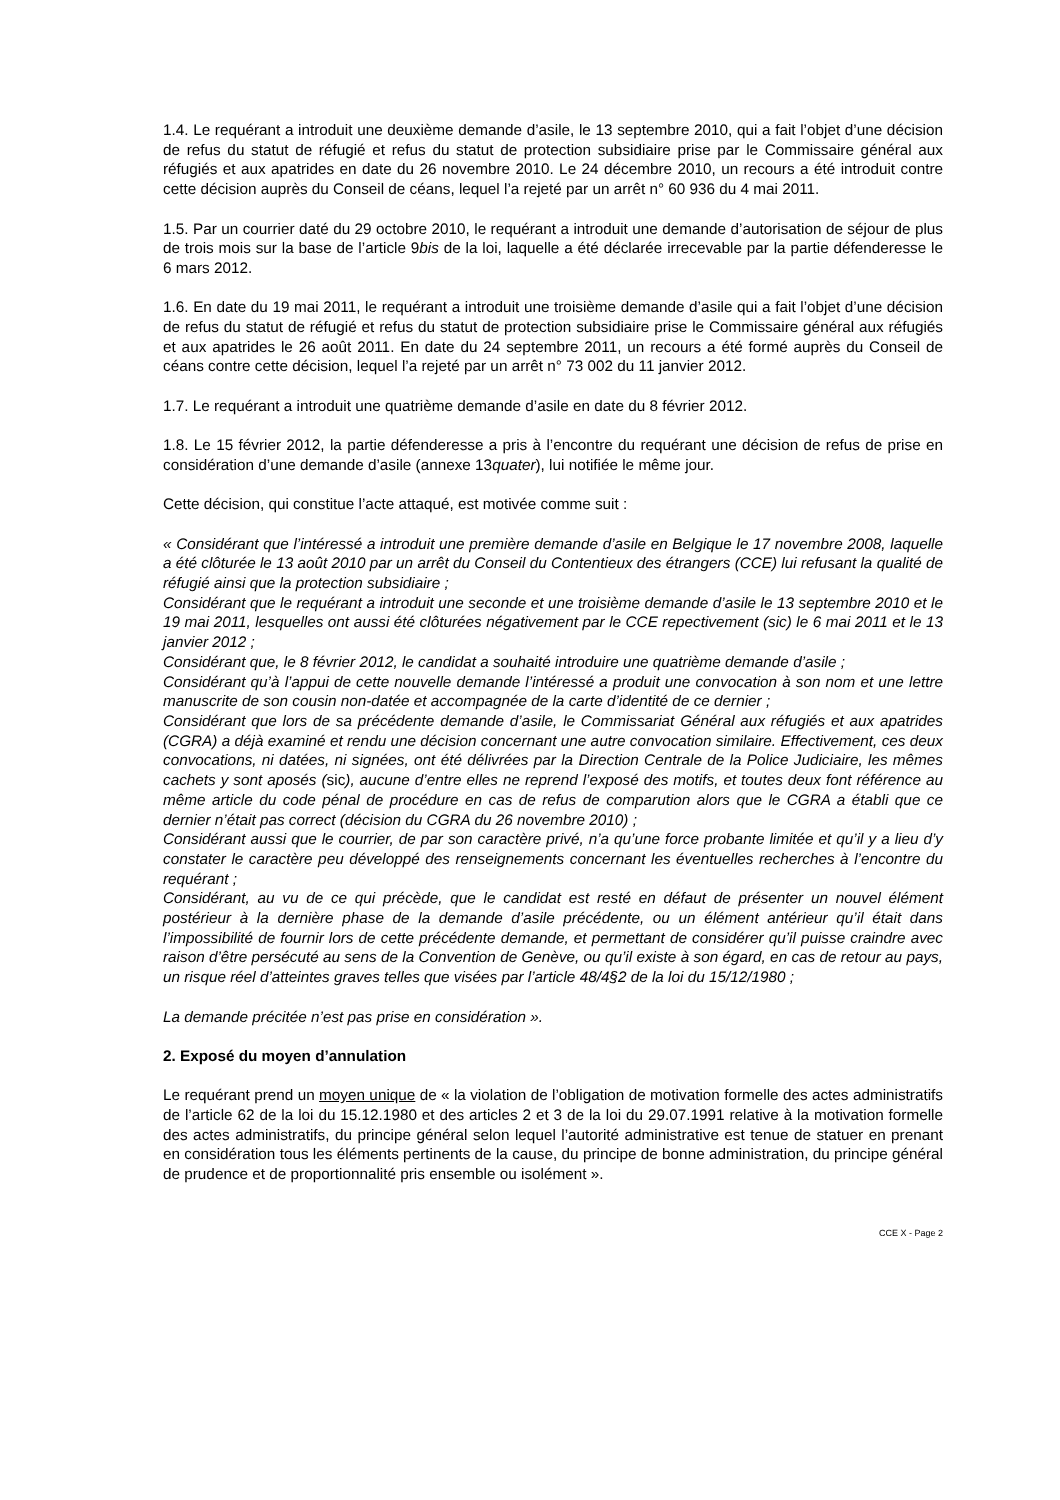1.4. Le requérant a introduit une deuxième demande d’asile, le 13 septembre 2010, qui a fait l’objet d’une décision de refus du statut de réfugié et refus du statut de protection subsidiaire prise par le Commissaire général aux réfugiés et aux apatrides en date du 26 novembre 2010. Le 24 décembre 2010, un recours a été introduit contre cette décision auprès du Conseil de céans, lequel l’a rejeté par un arrêt n° 60 936 du 4 mai 2011.
1.5. Par un courrier daté du 29 octobre 2010, le requérant a introduit une demande d’autorisation de séjour de plus de trois mois sur la base de l’article 9bis de la loi, laquelle a été déclarée irrecevable par la partie défenderesse le 6 mars 2012.
1.6. En date du 19 mai 2011, le requérant a introduit une troisième demande d’asile qui a fait l’objet d’une décision de refus du statut de réfugié et refus du statut de protection subsidiaire prise le Commissaire général aux réfugiés et aux apatrides le 26 août 2011. En date du 24 septembre 2011, un recours a été formé auprès du Conseil de céans contre cette décision, lequel l’a rejeté par un arrêt n° 73 002 du 11 janvier 2012.
1.7. Le requérant a introduit une quatrième demande d’asile en date du 8 février 2012.
1.8. Le 15 février 2012, la partie défenderesse a pris à l’encontre du requérant une décision de refus de prise en considération d’une demande d’asile (annexe 13quater), lui notifiée le même jour.
Cette décision, qui constitue l’acte attaqué, est motivée comme suit :
« Considérant que l’intéressé a introduit une première demande d’asile en Belgique le 17 novembre 2008, laquelle a été clôturée le 13 août 2010 par un arrêt du Conseil du Contentieux des étrangers (CCE) lui refusant la qualité de réfugié ainsi que la protection subsidiaire ;
Considérant que le requérant a introduit une seconde et une troisième demande d’asile le 13 septembre 2010 et le 19 mai 2011, lesquelles ont aussi été clôturées négativement par le CCE repectivement (sic) le 6 mai 2011 et le 13 janvier 2012 ;
Considérant que, le 8 février 2012, le candidat a souhaité introduire une quatrième demande d’asile ;
Considérant qu’à l’appui de cette nouvelle demande l’intéressé a produit une convocation à son nom et une lettre manuscrite de son cousin non-datée et accompagnée de la carte d’identité de ce dernier ;
Considérant que lors de sa précédente demande d’asile, le Commissariat Général aux réfugiés et aux apatrides (CGRA) a déjà examiné et rendu une décision concernant une autre convocation similaire. Effectivement, ces deux convocations, ni datées, ni signées, ont été délivrées par la Direction Centrale de la Police Judiciaire, les mêmes cachets y sont aposés (sic), aucune d’entre elles ne reprend l’exposé des motifs, et toutes deux font référence au même article du code pénal de procédure en cas de refus de comparution alors que le CGRA a établi que ce dernier n’était pas correct (décision du CGRA du 26 novembre 2010) ;
Considérant aussi que le courrier, de par son caractère privé, n’a qu’une force probante limitée et qu’il y a lieu d’y constater le caractère peu développé des renseignements concernant les éventuelles recherches à l’encontre du requérant ;
Considérant, au vu de ce qui précède, que le candidat est resté en défaut de présenter un nouvel élément postérieur à la dernière phase de la demande d’asile précédente, ou un élément antérieur qu’il était dans l’impossibilité de fournir lors de cette précédente demande, et permettant de considérer qu’il puisse craindre avec raison d’être persécuté au sens de la Convention de Genève, ou qu’il existe à son égard, en cas de retour au pays, un risque réel d’atteintes graves telles que visées par l’article 48/4§2 de la loi du 15/12/1980 ;
La demande précitée n’est pas prise en considération ».
2. Exposé du moyen d’annulation
Le requérant prend un moyen unique de « la violation de l’obligation de motivation formelle des actes administratifs de l’article 62 de la loi du 15.12.1980 et des articles 2 et 3 de la loi du 29.07.1991 relative à la motivation formelle des actes administratifs, du principe général selon lequel l’autorité administrative est tenue de statuer en prenant en considération tous les éléments pertinents de la cause, du principe de bonne administration, du principe général de prudence et de proportionnalité pris ensemble ou isolément ».
CCE X - Page 2